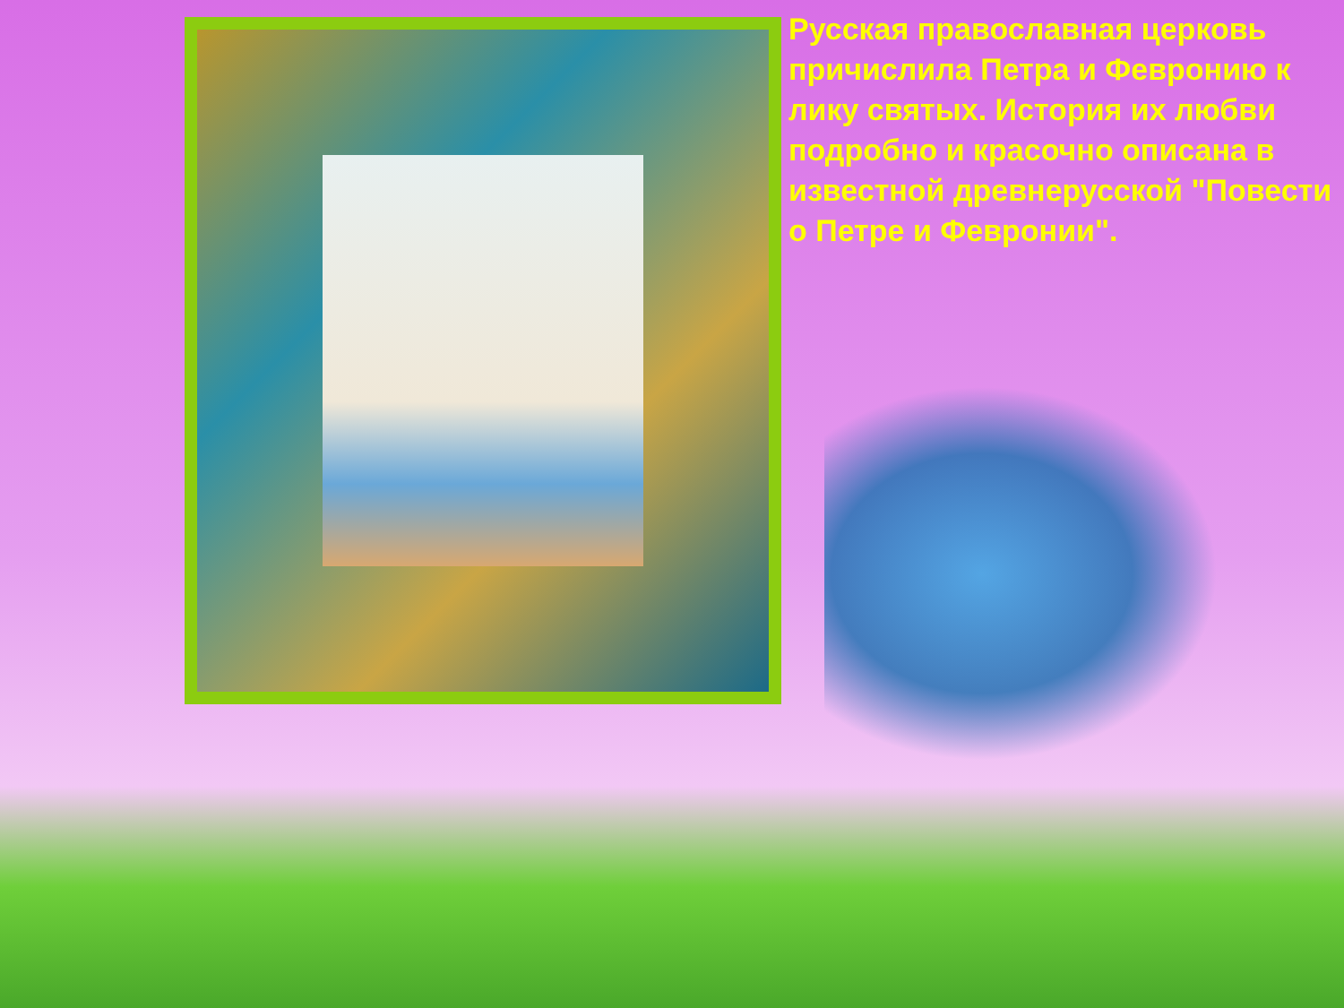Русская православная церковь причислила Петра и Февронию к лику святых. История их любви подробно и красочно описана в известной древнерусской "Повести о Петре и Февронии".